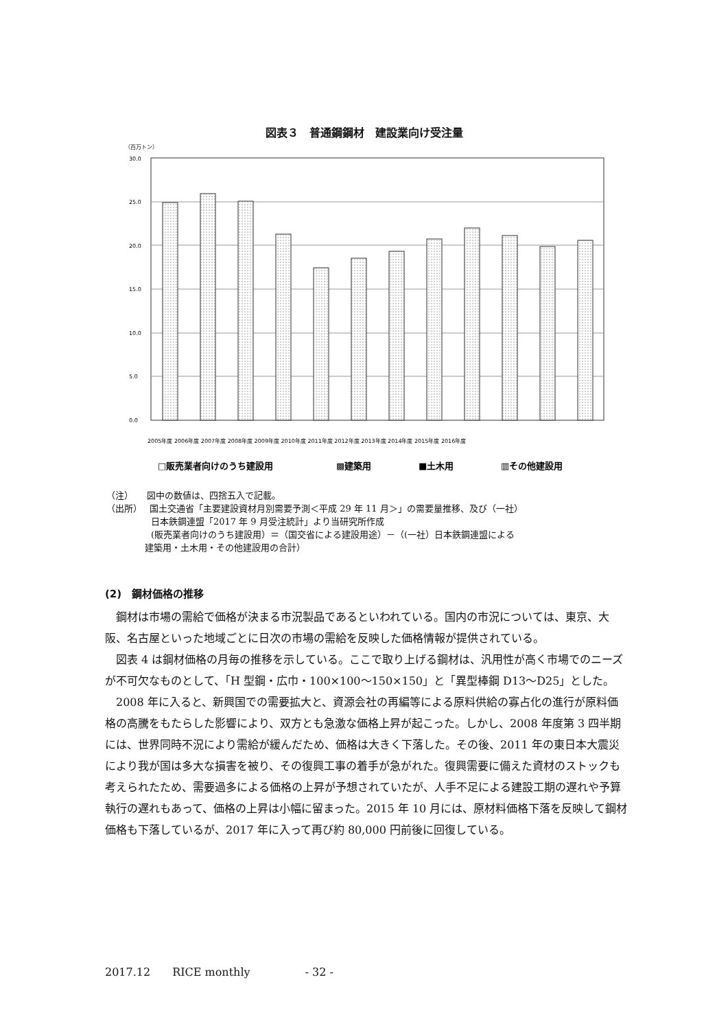図表３　普通鋼鋼材　建設業向け受注量
（百万トン）
30.0
25.0
20.0
15.0
10.0
5.0
0.0
2005年度 2006年度 2007年度 2008年度 2009年度 2010年度 2011年度 2012年度 2013年度 2014年度 2015年度 2016年度
□販売業者向けのうち建設用
▩建築用
■土木用
▥その他建設用
（注）　　図中の数値は、四捨五入で記載。
（出所）　 国土交通省「主要建設資材月別需要予測＜平成 29 年 11 月＞」の需要量推移、及び（一社）
　　　　　日本鉄鋼連盟「2017 年 9 月受注統計」より当研究所作成
　　　　　(販売業者向けのうち建設用）＝（国交省による建設用途）－（(一社）日本鉄鋼連盟による
　　　　 建築用・土木用・その他建設用の合計）
(2)　鋼材価格の推移
鋼材は市場の需給で価格が決まる市況製品であるといわれている。国内の市況については、東京、大阪、名古屋といった地域ごとに日次の市場の需給を反映した価格情報が提供されている。
図表 4 は鋼材価格の月毎の推移を示している。ここで取り上げる鋼材は、汎用性が高く市場でのニーズが不可欠なものとして、「H 型鋼・広巾・100×100～150×150」と「異型棒鋼 D13～D25」とした。
2008 年に入ると、新興国での需要拡大と、資源会社の再編等による原料供給の寡占化の進行が原料価格の高騰をもたらした影響により、双方とも急激な価格上昇が起こった。しかし、2008 年度第 3 四半期には、世界同時不況により需給が緩んだため、価格は大きく下落した。その後、2011 年の東日本大震災により我が国は多大な損害を被り、その復興工事の着手が急がれた。復興需要に備えた資材のストックも考えられたため、需要過多による価格の上昇が予想されていたが、人手不足による建設工期の遅れや予算執行の遅れもあって、価格の上昇は小幅に留まった。2015 年 10 月には、原材料価格下落を反映して鋼材価格も下落しているが、2017 年に入って再び約 80,000 円前後に回復している。
2017.12　　RICE monthly　　　　　- 32 -